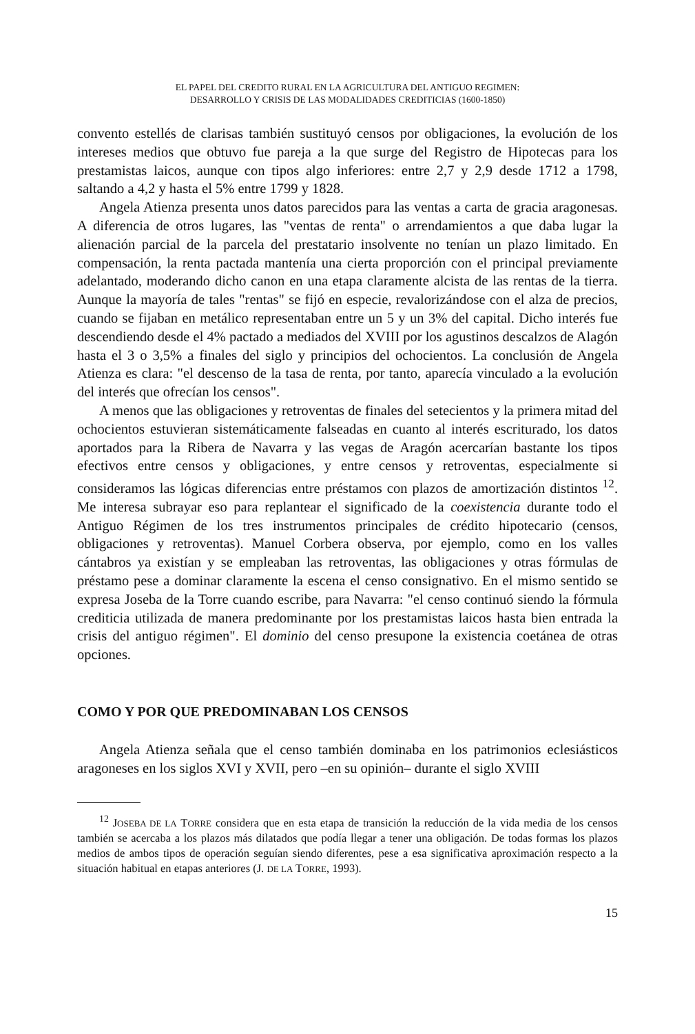EL PAPEL DEL CREDITO RURAL EN LA AGRICULTURA DEL ANTIGUO REGIMEN:
DESARROLLO Y CRISIS DE LAS MODALIDADES CREDITICIAS (1600-1850)
convento estellés de clarisas también sustituyó censos por obligaciones, la evolución de los intereses medios que obtuvo fue pareja a la que surge del Registro de Hipotecas para los prestamistas laicos, aunque con tipos algo inferiores: entre 2,7 y 2,9 desde 1712 a 1798, saltando a 4,2 y hasta el 5% entre 1799 y 1828.
Angela Atienza presenta unos datos parecidos para las ventas a carta de gracia aragonesas. A diferencia de otros lugares, las "ventas de renta" o arrendamientos a que daba lugar la alienación parcial de la parcela del prestatario insolvente no tenían un plazo limitado. En compensación, la renta pactada mantenía una cierta proporción con el principal previamente adelantado, moderando dicho canon en una etapa claramente alcista de las rentas de la tierra. Aunque la mayoría de tales "rentas" se fijó en especie, revalorizándose con el alza de precios, cuando se fijaban en metálico representaban entre un 5 y un 3% del capital. Dicho interés fue descendiendo desde el 4% pactado a mediados del XVIII por los agustinos descalzos de Alagón hasta el 3 o 3,5% a finales del siglo y principios del ochocientos. La conclusión de Angela Atienza es clara: "el descenso de la tasa de renta, por tanto, aparecía vinculado a la evolución del interés que ofrecían los censos".
A menos que las obligaciones y retroventas de finales del setecientos y la primera mitad del ochocientos estuvieran sistemáticamente falseadas en cuanto al interés escriturado, los datos aportados para la Ribera de Navarra y las vegas de Aragón acercarían bastante los tipos efectivos entre censos y obligaciones, y entre censos y retroventas, especialmente si consideramos las lógicas diferencias entre préstamos con plazos de amortización distintos <sup>12</sup>. Me interesa subrayar eso para replantear el significado de la coexistencia durante todo el Antiguo Régimen de los tres instrumentos principales de crédito hipotecario (censos, obligaciones y retroventas). Manuel Corbera observa, por ejemplo, como en los valles cántabros ya existían y se empleaban las retroventas, las obligaciones y otras fórmulas de préstamo pese a dominar claramente la escena el censo consignativo. En el mismo sentido se expresa Joseba de la Torre cuando escribe, para Navarra: "el censo continuó siendo la fórmula crediticia utilizada de manera predominante por los prestamistas laicos hasta bien entrada la crisis del antiguo régimen". El dominio del censo presupone la existencia coetánea de otras opciones.
COMO Y POR QUE PREDOMINABAN LOS CENSOS
Angela Atienza señala que el censo también dominaba en los patrimonios eclesiásticos aragoneses en los siglos XVI y XVII, pero –en su opinión– durante el siglo XVIII
<sup>12</sup> JOSEBA DE LA TORRE considera que en esta etapa de transición la reducción de la vida media de los censos también se acercaba a los plazos más dilatados que podía llegar a tener una obligación. De todas formas los plazos medios de ambos tipos de operación seguían siendo diferentes, pese a esa significativa aproximación respecto a la situación habitual en etapas anteriores (J. DE LA TORRE, 1993).
15